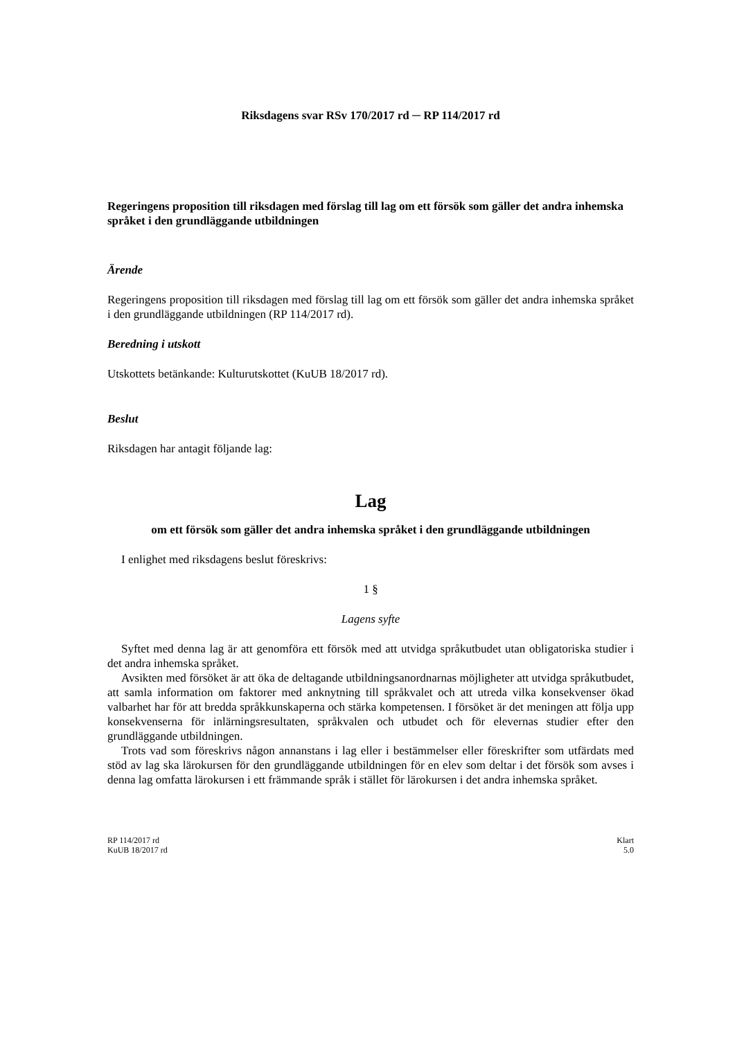Riksdagens svar RSv 170/2017 rd ─ RP 114/2017 rd
Regeringens proposition till riksdagen med förslag till lag om ett försök som gäller det andra inhemska språket i den grundläggande utbildningen
Ärende
Regeringens proposition till riksdagen med förslag till lag om ett försök som gäller det andra inhemska språket i den grundläggande utbildningen (RP 114/2017 rd).
Beredning i utskott
Utskottets betänkande: Kulturutskottet (KuUB 18/2017 rd).
Beslut
Riksdagen har antagit följande lag:
Lag
om ett försök som gäller det andra inhemska språket i den grundläggande utbildningen
I enlighet med riksdagens beslut föreskrivs:
1 §
Lagens syfte
Syftet med denna lag är att genomföra ett försök med att utvidga språkutbudet utan obligatoriska studier i det andra inhemska språket.
Avsikten med försöket är att öka de deltagande utbildningsanordnarnas möjligheter att utvidga språkutbudet, att samla information om faktorer med anknytning till språkvalet och att utreda vilka konsekvenser ökad valbarhet har för att bredda språkkunskaperna och stärka kompetensen. I försöket är det meningen att följa upp konsekvenserna för inlärningsresultaten, språkvalen och utbudet och för elevernas studier efter den grundläggande utbildningen.
Trots vad som föreskrivs någon annanstans i lag eller i bestämmelser eller föreskrifter som utfärdats med stöd av lag ska lärokursen för den grundläggande utbildningen för en elev som deltar i det försök som avses i denna lag omfatta lärokursen i ett främmande språk i stället för lärokursen i det andra inhemska språket.
RP 114/2017 rd
KuUB 18/2017 rd
Klart
5.0